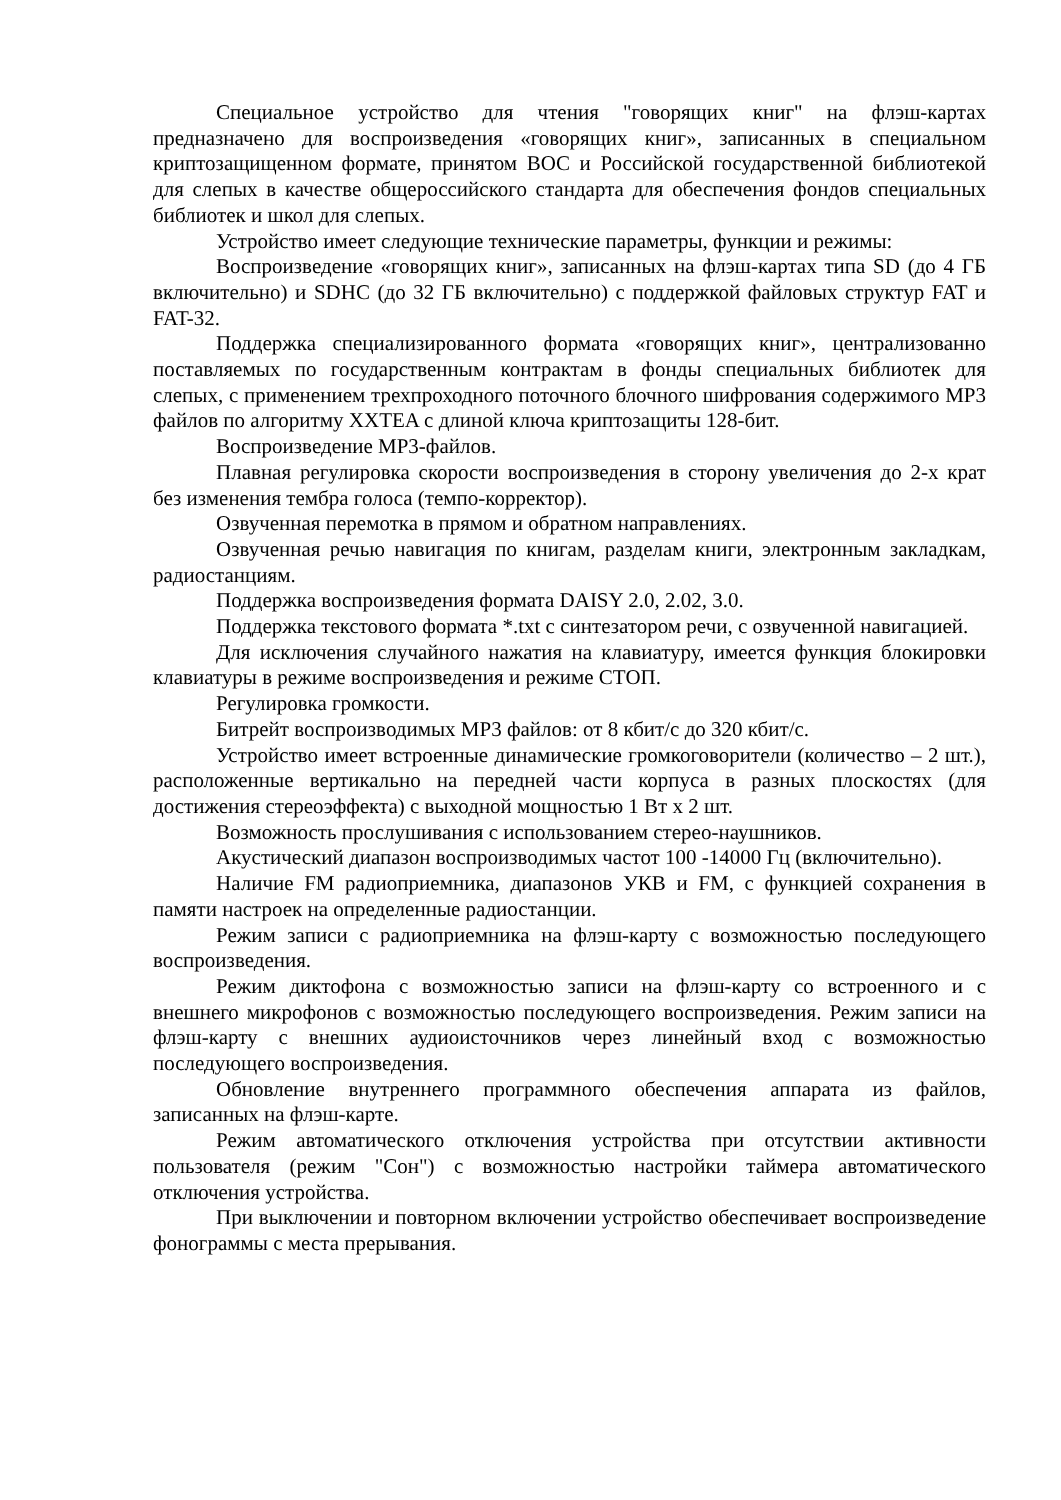Специальное устройство для чтения "говорящих книг" на флэш-картах предназначено для воспроизведения «говорящих книг», записанных в специальном криптозащищенном формате, принятом ВОС и Российской государственной библиотекой для слепых в качестве общероссийского стандарта для обеспечения фондов специальных библиотек и школ для слепых.
Устройство имеет следующие технические параметры, функции и режимы:
Воспроизведение «говорящих книг», записанных на флэш-картах типа SD (до 4 ГБ включительно) и SDHC (до 32 ГБ включительно) с поддержкой файловых структур FAT и FAT-32.
Поддержка специализированного формата «говорящих книг», централизованно поставляемых по государственным контрактам в фонды специальных библиотек для слепых, с применением трехпроходного поточного блочного шифрования содержимого MP3 файлов по алгоритму XXTEA с длиной ключа криптозащиты 128-бит.
Воспроизведение MP3-файлов.
Плавная регулировка скорости воспроизведения в сторону увеличения до 2-х крат без изменения тембра голоса (темпо-корректор).
Озвученная перемотка в прямом и обратном направлениях.
Озвученная речью навигация по книгам, разделам книги, электронным закладкам, радиостанциям.
Поддержка воспроизведения формата DAISY 2.0, 2.02, 3.0.
Поддержка текстового формата *.txt с синтезатором речи, с озвученной навигацией.
Для исключения случайного нажатия на клавиатуру, имеется функция блокировки клавиатуры в режиме воспроизведения и режиме СТОП.
Регулировка громкости.
Битрейт воспроизводимых MP3 файлов: от 8 кбит/с до 320 кбит/с.
Устройство имеет встроенные динамические громкоговорители (количество – 2 шт.), расположенные вертикально на передней части корпуса в разных плоскостях (для достижения стереоэффекта) с выходной мощностью 1 Вт х 2 шт.
Возможность прослушивания с использованием стерео-наушников.
Акустический диапазон воспроизводимых частот 100 -14000 Гц (включительно).
Наличие FM радиоприемника, диапазонов УКВ и FM, с функцией сохранения в памяти настроек на определенные радиостанции.
Режим записи с радиоприемника на флэш-карту с возможностью последующего воспроизведения.
Режим диктофона с возможностью записи на флэш-карту со встроенного и с внешнего микрофонов с возможностью последующего воспроизведения. Режим записи на флэш-карту с внешних аудиоисточников через линейный вход с возможностью последующего воспроизведения.
Обновление внутреннего программного обеспечения аппарата из файлов, записанных на флэш-карте.
Режим автоматического отключения устройства при отсутствии активности пользователя (режим "Сон") с возможностью настройки таймера автоматического отключения устройства.
При выключении и повторном включении устройство обеспечивает воспроизведение фонограммы с места прерывания.